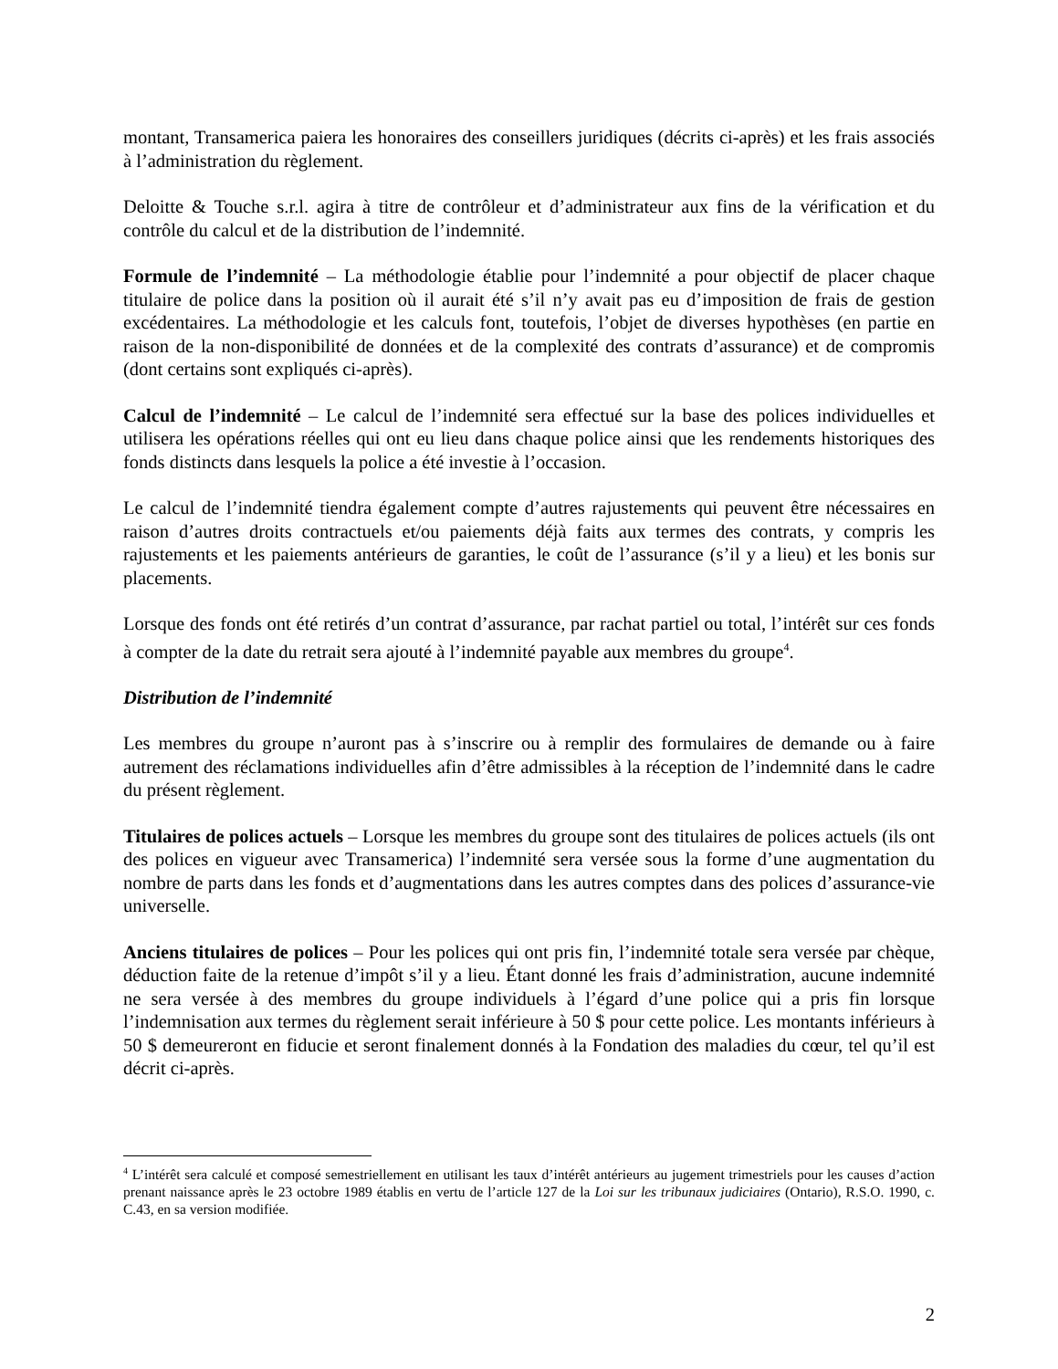montant, Transamerica paiera les honoraires des conseillers juridiques (décrits ci-après) et les frais associés à l’administration du règlement.
Deloitte & Touche s.r.l. agira à titre de contrôleur et d’administrateur aux fins de la vérification et du contrôle du calcul et de la distribution de l’indemnité.
Formule de l’indemnité – La méthodologie établie pour l’indemnité a pour objectif de placer chaque titulaire de police dans la position où il aurait été s’il n’y avait pas eu d’imposition de frais de gestion excédentaires. La méthodologie et les calculs font, toutefois, l’objet de diverses hypothèses (en partie en raison de la non-disponibilité de données et de la complexité des contrats d’assurance) et de compromis (dont certains sont expliqués ci-après).
Calcul de l’indemnité – Le calcul de l’indemnité sera effectué sur la base des polices individuelles et utilisera les opérations réelles qui ont eu lieu dans chaque police ainsi que les rendements historiques des fonds distincts dans lesquels la police a été investie à l’occasion.
Le calcul de l’indemnité tiendra également compte d’autres rajustements qui peuvent être nécessaires en raison d’autres droits contractuels et/ou paiements déjà faits aux termes des contrats, y compris les rajustements et les paiements antérieurs de garanties, le coût de l’assurance (s’il y a lieu) et les bonis sur placements.
Lorsque des fonds ont été retirés d’un contrat d’assurance, par rachat partiel ou total, l’intérêt sur ces fonds à compter de la date du retrait sera ajouté à l’indemnité payable aux membres du groupe<sup>4</sup>.
Distribution de l’indemnité
Les membres du groupe n’auront pas à s’inscrire ou à remplir des formulaires de demande ou à faire autrement des réclamations individuelles afin d’être admissibles à la réception de l’indemnité dans le cadre du présent règlement.
Titulaires de polices actuels – Lorsque les membres du groupe sont des titulaires de polices actuels (ils ont des polices en vigueur avec Transamerica) l’indemnité sera versée sous la forme d’une augmentation du nombre de parts dans les fonds et d’augmentations dans les autres comptes dans des polices d’assurance-vie universelle.
Anciens titulaires de polices – Pour les polices qui ont pris fin, l’indemnité totale sera versée par chèque, déduction faite de la retenue d’impôt s’il y a lieu. Étant donné les frais d’administration, aucune indemnité ne sera versée à des membres du groupe individuels à l’égard d’une police qui a pris fin lorsque l’indemnisation aux termes du règlement serait inférieure à 50 $ pour cette police. Les montants inférieurs à 50 $ demeureront en fiducie et seront finalement donnés à la Fondation des maladies du cœur, tel qu’il est décrit ci-après.
<sup>4</sup> L’intérêt sera calculé et composé semestriellement en utilisant les taux d’intérêt antérieurs au jugement trimestriels pour les causes d’action prenant naissance après le 23 octobre 1989 établis en vertu de l’article 127 de la Loi sur les tribunaux judiciaires (Ontario), R.S.O. 1990, c. C.43, en sa version modifiée.
2